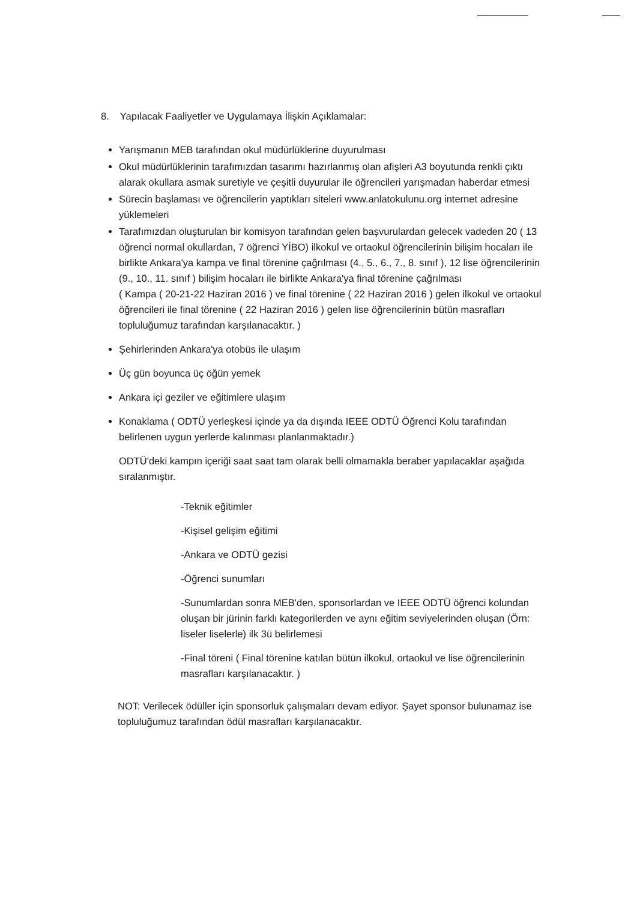8. Yapılacak Faaliyetler ve Uygulamaya İlişkin Açıklamalar:
Yarışmanın MEB tarafından okul müdürlüklerine duyurulması
Okul müdürlüklerinin tarafımızdan tasarımı hazırlanmış olan afişleri A3 boyutunda renkli çıktı alarak okullara asmak suretiyle ve çeşitli duyurular ile öğrencileri yarışmadan haberdar etmesi
Sürecin başlaması ve öğrencilerin yaptıkları siteleri www.anlatokulunu.org internet adresine yüklemeleri
Tarafımızdan oluşturulan bir komisyon tarafından gelen başvurulardan gelecek vadeden 20 ( 13 öğrenci normal okullardan, 7 öğrenci YİBO) ilkokul ve ortaokul öğrencilerinin bilişim hocaları ile birlikte Ankara'ya kampa ve final törenine çağrılması (4., 5., 6., 7., 8. sınıf ), 12 lise öğrencilerinin (9., 10., 11. sınıf ) bilişim hocaları ile birlikte Ankara'ya final törenine çağrılması
( Kampa ( 20-21-22 Haziran 2016 ) ve final törenine ( 22 Haziran 2016 ) gelen ilkokul ve ortaokul öğrencileri ile final törenine ( 22 Haziran 2016 ) gelen lise öğrencilerinin bütün masrafları topluluğumuz tarafından karşılanacaktır. )
Şehirlerinden Ankara'ya otobüs ile ulaşım
Üç gün boyunca üç öğün yemek
Ankara içi geziler ve eğitimlere ulaşım
Konaklama ( ODTÜ yerleşkesi içinde ya da dışında IEEE ODTÜ Öğrenci Kolu tarafından belirlenen uygun yerlerde kalınması planlanmaktadır.)
ODTÜ'deki kampın içeriği saat saat tam olarak belli olmamakla beraber yapılacaklar aşağıda sıralanmıştır.
-Teknik eğitimler
-Kişisel gelişim eğitimi
-Ankara ve ODTÜ gezisi
-Öğrenci sunumları
-Sunumlardan sonra MEB'den, sponsorlardan ve IEEE ODTÜ öğrenci kolundan oluşan bir jürinin farklı kategorilerden ve aynı eğitim seviyelerinden oluşan (Örn: liseler liselerle) ilk 3ü belirlemesi
-Final töreni ( Final törenine katılan bütün ilkokul, ortaokul ve lise öğrencilerinin masrafları karşılanacaktır. )
NOT: Verilecek ödüller için sponsorluk çalışmaları devam ediyor. Şayet sponsor bulunamaz ise topluluğumuz tarafından ödül masrafları karşılanacaktır.